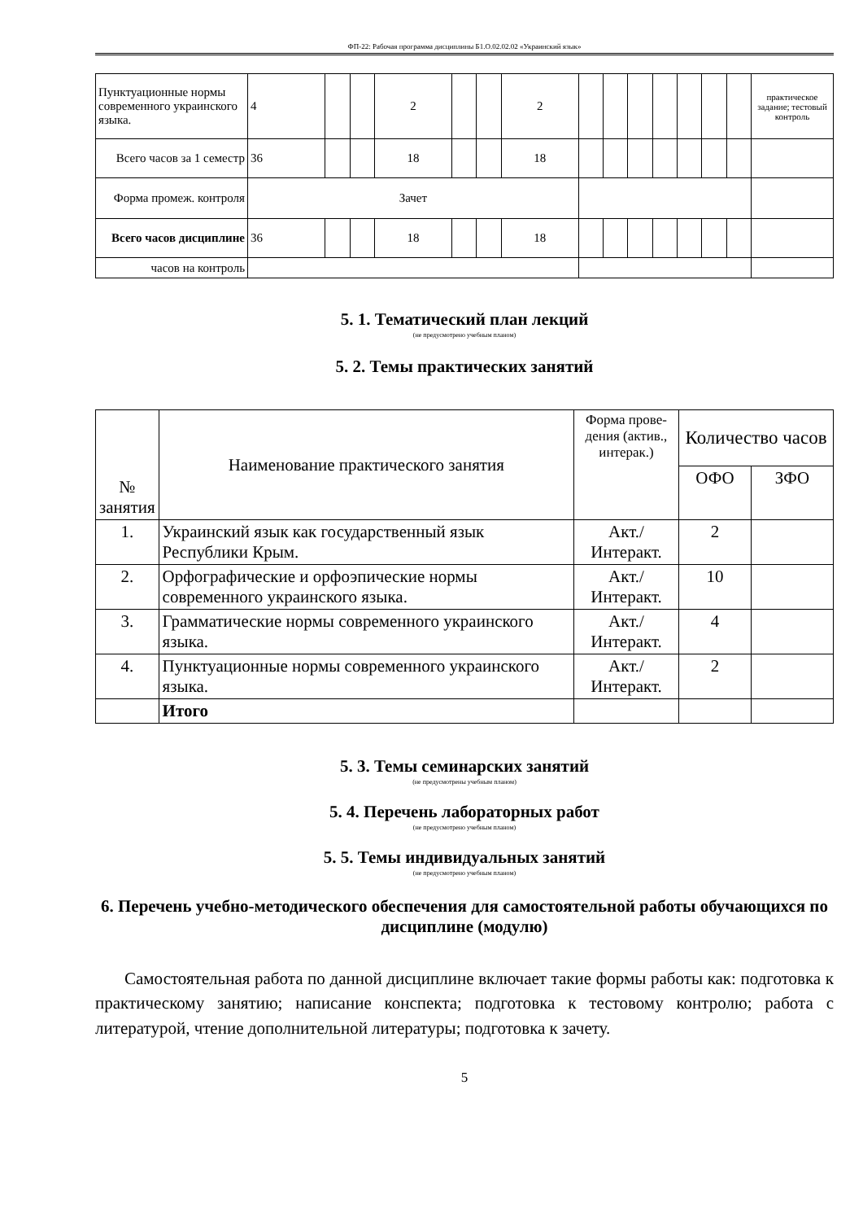ФП-22: Рабочая программа дисциплины Б1.О.02.02.02 «Украинский язык»
| Пунктуационные нормы современного украинского языка. | 4 | | | 2 | | | 2 | | | | | | | | практическое задание; тестовый контроль |
| Всего часов за 1 семестр | 36 | | | 18 | | | 18 | | | | | | | | |
| Форма промеж. контроля | Зачет | | | | | | | | | | | | | | |
| Всего часов дисциплине | 36 | | | 18 | | | 18 | | | | | | | | |
| часов на контроль | | | | | | | | | | | | | | | |
5. 1. Тематический план лекций
(не предусмотрено учебным планом)
5. 2. Темы практических занятий
| № занятия | Наименование практического занятия | Форма прове-дения (актив., интерак.) | Количество часов | |
| --- | --- | --- | --- | --- |
| | | | ОФО | ЗФО |
| 1. | Украинский язык как государственный язык Республики Крым. | Акт./ Интеракт. | 2 | |
| 2. | Орфографические и орфоэпические нормы современного украинского языка. | Акт./ Интеракт. | 10 | |
| 3. | Грамматические нормы современного украинского языка. | Акт./ Интеракт. | 4 | |
| 4. | Пунктуационные нормы современного украинского языка. | Акт./ Интеракт. | 2 | |
| | Итого | | | |
5. 3. Темы семинарских занятий
(не предусмотрены учебным планом)
5. 4. Перечень лабораторных работ
(не предусмотрено учебным планом)
5. 5. Темы индивидуальных занятий
(не предусмотрено учебным планом)
6. Перечень учебно-методического обеспечения для самостоятельной работы обучающихся по дисциплине (модулю)
Самостоятельная работа по данной дисциплине включает такие формы работы как: подготовка к практическому занятию; написание конспекта; подготовка к тестовому контролю; работа с литературой, чтение дополнительной литературы; подготовка к зачету.
5